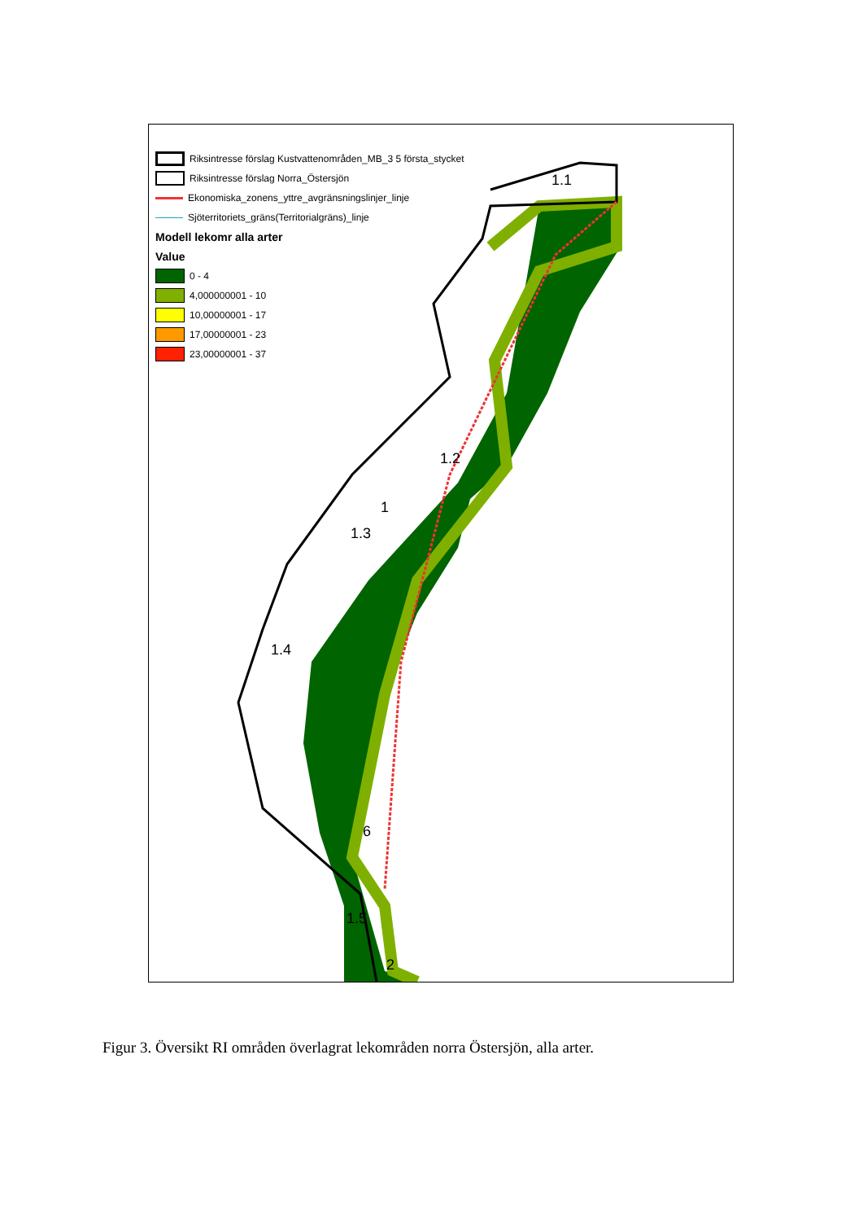Riksintresse förslag Kustvattenområden_MB_3 5 första_stycket
Riksintresse förslag Norra_Östersjön
Ekonomiska_zonens_yttre_avgränsningslinjer_linje
Sjöterritoriets_gräns(Territorialgräns)_linje
Modell lekomr alla arter
Value
0 - 4
4,000000001 - 10
10,00000001 - 17
17,00000001 - 23
23,00000001 - 37
1.1
1.2
1
1.3
1.4
6
1.5
2
Figur 3. Översikt RI områden överlagrat lekområden norra Östersjön, alla arter.